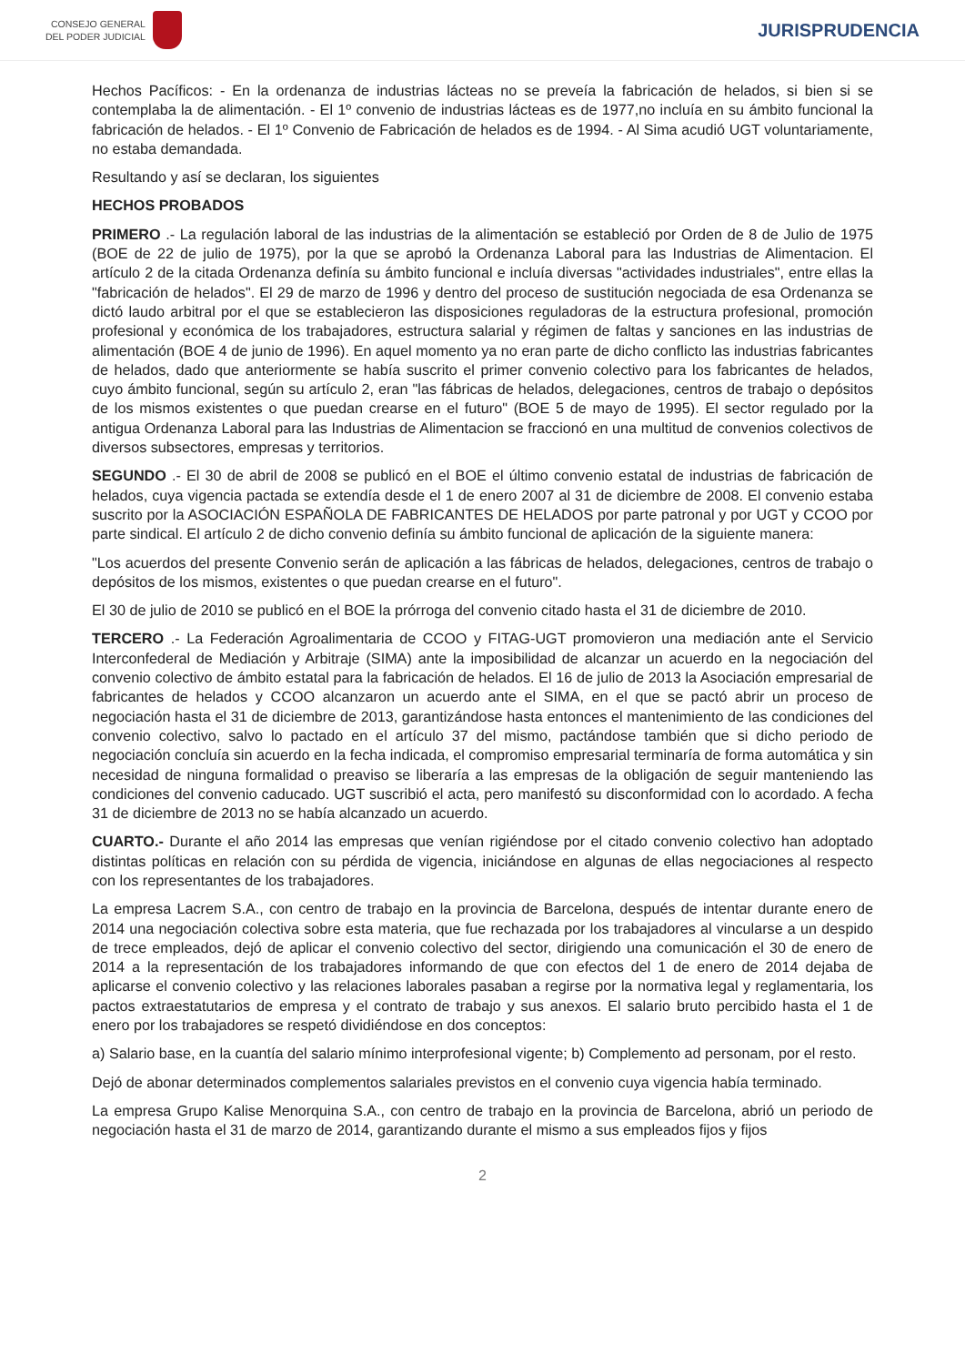CONSEJO GENERAL
DEL PODER JUDICIAL
JURISPRUDENCIA
Hechos Pacíficos: - En la ordenanza de industrias lácteas no se preveía la fabricación de helados, si bien si se contemplaba la de alimentación. - El 1º convenio de industrias lácteas es de 1977,no incluía en su ámbito funcional la fabricación de helados. - El 1º Convenio de Fabricación de helados es de 1994. - Al Sima acudió UGT voluntariamente, no estaba demandada.
Resultando y así se declaran, los siguientes
HECHOS PROBADOS
PRIMERO .- La regulación laboral de las industrias de la alimentación se estableció por Orden de 8 de Julio de 1975 (BOE de 22 de julio de 1975), por la que se aprobó la Ordenanza Laboral para las Industrias de Alimentacion. El artículo 2 de la citada Ordenanza definía su ámbito funcional e incluía diversas "actividades industriales", entre ellas la "fabricación de helados". El 29 de marzo de 1996 y dentro del proceso de sustitución negociada de esa Ordenanza se dictó laudo arbitral por el que se establecieron las disposiciones reguladoras de la estructura profesional, promoción profesional y económica de los trabajadores, estructura salarial y régimen de faltas y sanciones en las industrias de alimentación (BOE 4 de junio de 1996). En aquel momento ya no eran parte de dicho conflicto las industrias fabricantes de helados, dado que anteriormente se había suscrito el primer convenio colectivo para los fabricantes de helados, cuyo ámbito funcional, según su artículo 2, eran "las fábricas de helados, delegaciones, centros de trabajo o depósitos de los mismos existentes o que puedan crearse en el futuro" (BOE 5 de mayo de 1995). El sector regulado por la antigua Ordenanza Laboral para las Industrias de Alimentacion se fraccionó en una multitud de convenios colectivos de diversos subsectores, empresas y territorios.
SEGUNDO .- El 30 de abril de 2008 se publicó en el BOE el último convenio estatal de industrias de fabricación de helados, cuya vigencia pactada se extendía desde el 1 de enero 2007 al 31 de diciembre de 2008. El convenio estaba suscrito por la ASOCIACIÓN ESPAÑOLA DE FABRICANTES DE HELADOS por parte patronal y por UGT y CCOO por parte sindical. El artículo 2 de dicho convenio definía su ámbito funcional de aplicación de la siguiente manera:
"Los acuerdos del presente Convenio serán de aplicación a las fábricas de helados, delegaciones, centros de trabajo o depósitos de los mismos, existentes o que puedan crearse en el futuro".
El 30 de julio de 2010 se publicó en el BOE la prórroga del convenio citado hasta el 31 de diciembre de 2010.
TERCERO .- La Federación Agroalimentaria de CCOO y FITAG-UGT promovieron una mediación ante el Servicio Interconfederal de Mediación y Arbitraje (SIMA) ante la imposibilidad de alcanzar un acuerdo en la negociación del convenio colectivo de ámbito estatal para la fabricación de helados. El 16 de julio de 2013 la Asociación empresarial de fabricantes de helados y CCOO alcanzaron un acuerdo ante el SIMA, en el que se pactó abrir un proceso de negociación hasta el 31 de diciembre de 2013, garantizándose hasta entonces el mantenimiento de las condiciones del convenio colectivo, salvo lo pactado en el artículo 37 del mismo, pactándose también que si dicho periodo de negociación concluía sin acuerdo en la fecha indicada, el compromiso empresarial terminaría de forma automática y sin necesidad de ninguna formalidad o preaviso se liberaría a las empresas de la obligación de seguir manteniendo las condiciones del convenio caducado. UGT suscribió el acta, pero manifestó su disconformidad con lo acordado. A fecha 31 de diciembre de 2013 no se había alcanzado un acuerdo.
CUARTO.- Durante el año 2014 las empresas que venían rigiéndose por el citado convenio colectivo han adoptado distintas políticas en relación con su pérdida de vigencia, iniciándose en algunas de ellas negociaciones al respecto con los representantes de los trabajadores.
La empresa Lacrem S.A., con centro de trabajo en la provincia de Barcelona, después de intentar durante enero de 2014 una negociación colectiva sobre esta materia, que fue rechazada por los trabajadores al vincularse a un despido de trece empleados, dejó de aplicar el convenio colectivo del sector, dirigiendo una comunicación el 30 de enero de 2014 a la representación de los trabajadores informando de que con efectos del 1 de enero de 2014 dejaba de aplicarse el convenio colectivo y las relaciones laborales pasaban a regirse por la normativa legal y reglamentaria, los pactos extraestatutarios de empresa y el contrato de trabajo y sus anexos. El salario bruto percibido hasta el 1 de enero por los trabajadores se respetó dividiéndose en dos conceptos:
a) Salario base, en la cuantía del salario mínimo interprofesional vigente; b) Complemento ad personam, por el resto.
Dejó de abonar determinados complementos salariales previstos en el convenio cuya vigencia había terminado.
La empresa Grupo Kalise Menorquina S.A., con centro de trabajo en la provincia de Barcelona, abrió un periodo de negociación hasta el 31 de marzo de 2014, garantizando durante el mismo a sus empleados fijos y fijos
2